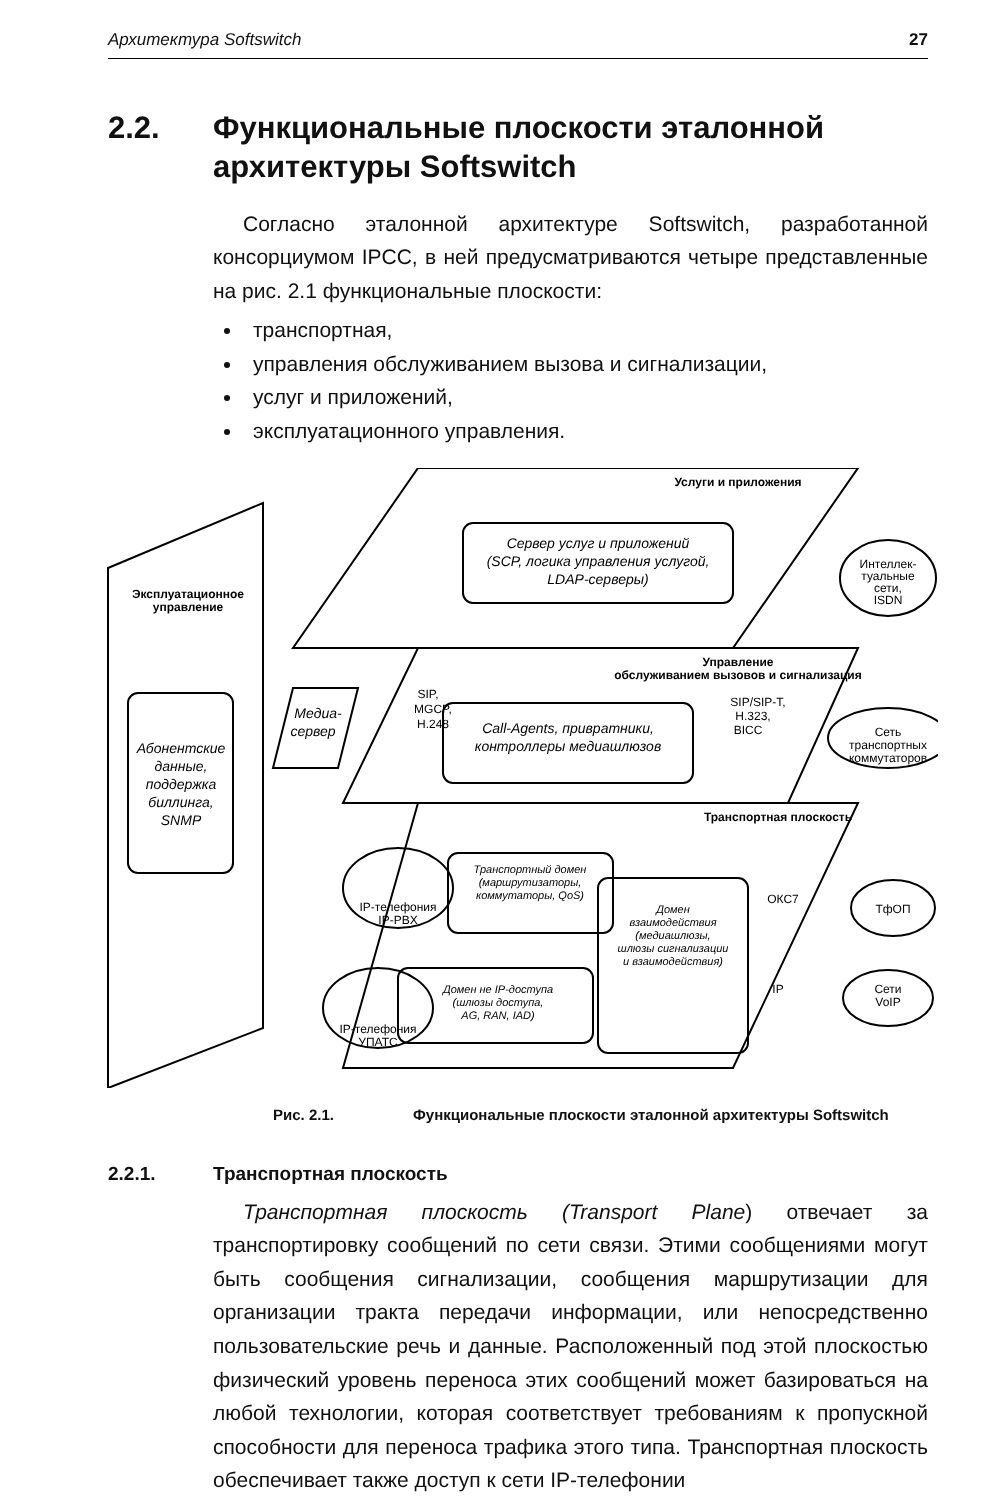Архитектура Softswitch 27
2.2. Функциональные плоскости эталонной архитектуры Softswitch
Согласно эталонной архитектуре Softswitch, разработанной консорциумом IPCC, в ней предусматриваются четыре представленные на рис. 2.1 функциональные плоскости:
транспортная,
управления обслуживанием вызова и сигнализации,
услуг и приложений,
эксплуатационного управления.
Услуги и приложения
Эксплуатационное
управление
Абонентские
данные,
поддержка
биллинга,
SNMP
Сервер услуг и приложений
(SCP, логика управления услугой,
LDAP-серверы)
Интеллек-
туальные
сети,
ISDN
Управление
обслуживанием вызовов и сигнализация
SIP,
MGCP,
H.248
Медиа-
сервер
Call-Agents, привратники,
контроллеры медиашлюзов
SIP/SIP-T,
H.323,
BICC
Сеть
транспортных
коммутаторов
Транспортная плоскость
Транспортный домен
(маршрутизаторы,
коммутаторы, QoS)
Домен
взаимодействия
(медиашлюзы,
шлюзы сигнализации
и взаимодействия)
Домен не IP-доступа
(шлюзы доступа,
AG, RAN, IAD)
ОКС7
ТфОП
IP
Сети
VoIP
IP-телефония
IP-PBX
IP-телефония
УПАТС
Рис. 2.1. Функциональные плоскости эталонной архитектуры Softswitch
2.2.1. Транспортная плоскость
Транспортная плоскость (Transport Plane) отвечает за транспортировку сообщений по сети связи. Этими сообщениями могут быть сообщения сигнализации, сообщения маршрутизации для организации тракта передачи информации, или непосредственно пользовательские речь и данные. Расположенный под этой плоскостью физический уровень переноса этих сообщений может базироваться на любой технологии, которая соответствует требованиям к пропускной способности для переноса трафика этого типа. Транспортная плоскость обеспечивает также доступ к сети IP-телефонии